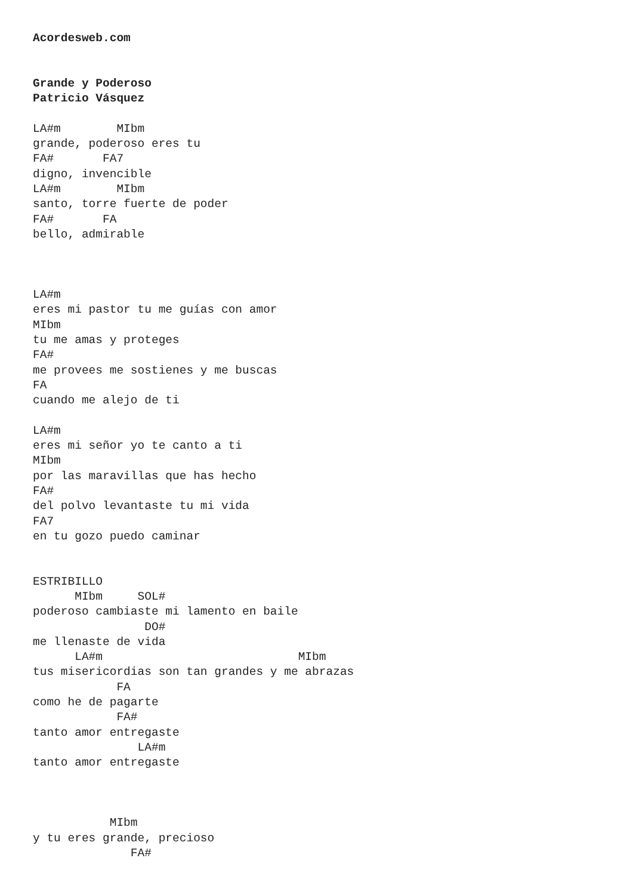Acordesweb.com


Grande y Poderoso
Patricio Vásquez

LA#m        MIbm
grande, poderoso eres tu
FA#       FA7
digno, invencible
LA#m        MIbm
santo, torre fuerte de poder
FA#       FA
bello, admirable



LA#m
eres mi pastor tu me guías con amor
MIbm
tu me amas y proteges
FA#
me provees me sostienes y me buscas
FA
cuando me alejo de ti

LA#m
eres mi señor yo te canto a ti
MIbm
por las maravillas que has hecho
FA#
del polvo levantaste tu mi vida
FA7
en tu gozo puedo caminar


ESTRIBILLO
      MIbm     SOL#
poderoso cambiaste mi lamento en baile
                DO#
me llenaste de vida
      LA#m                            MIbm
tus misericordias son tan grandes y me abrazas
            FA
como he de pagarte
            FA#
tanto amor entregaste
               LA#m
tanto amor entregaste



           MIbm
y tu eres grande, precioso
              FA#